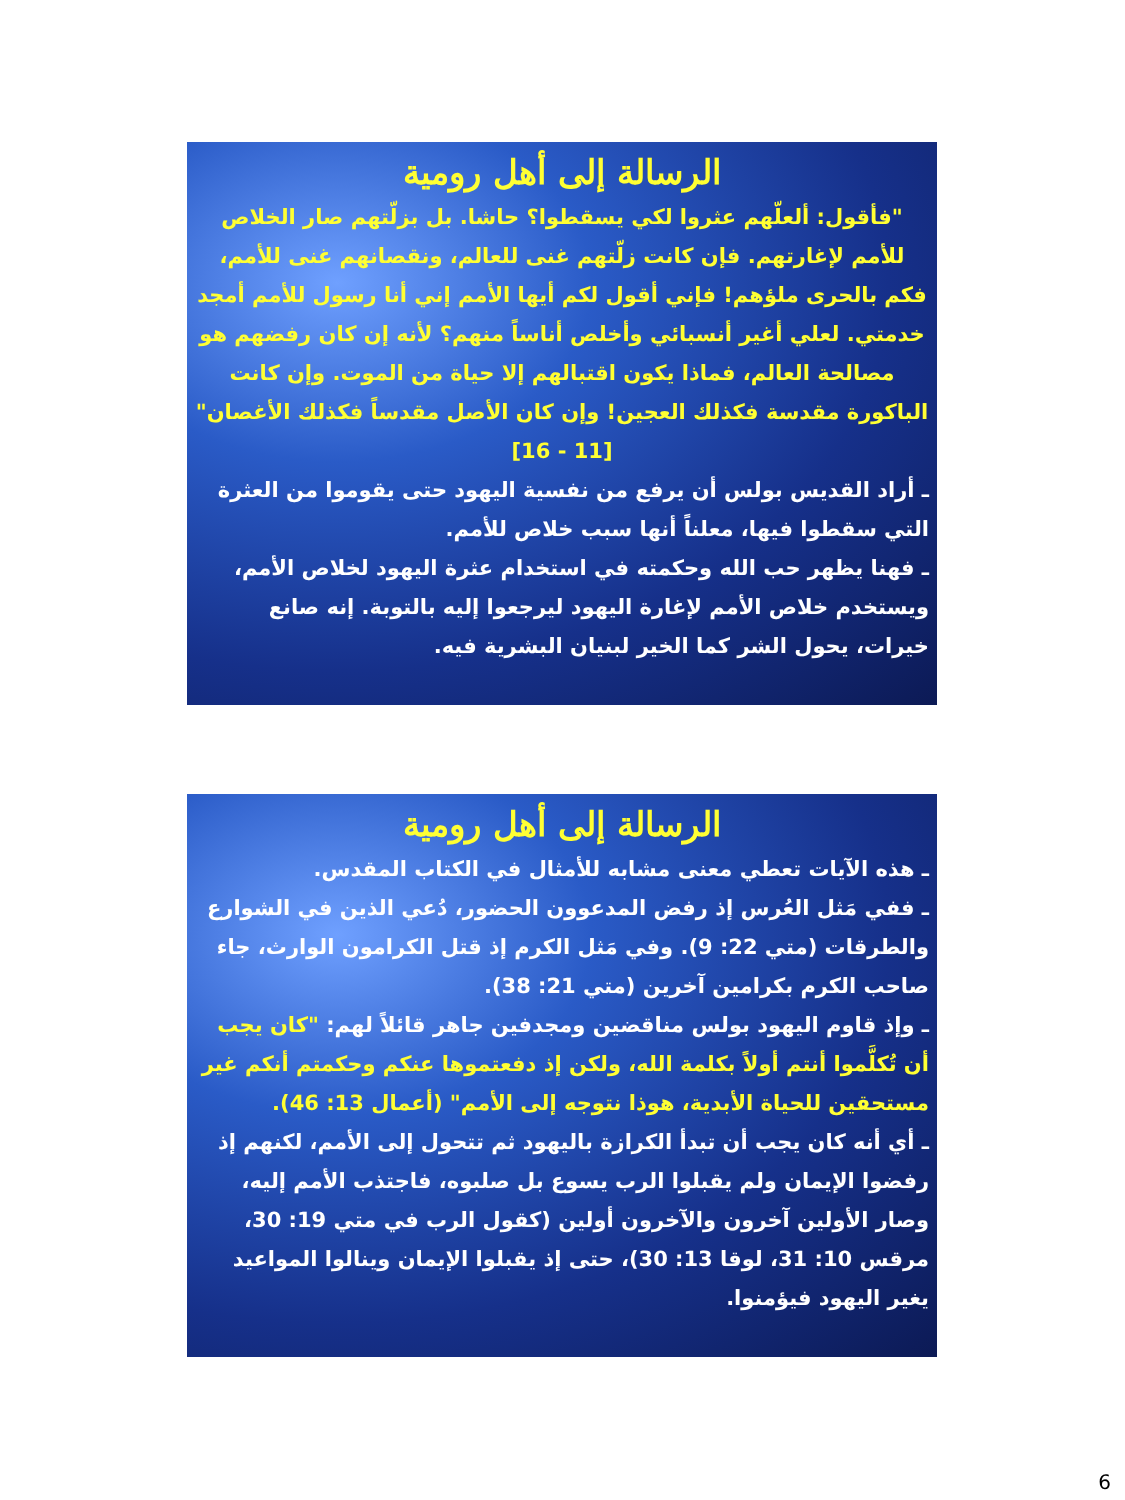الرسالة إلى أهل رومية
"فأقول: ألعلّهم عثروا لكي يسقطوا؟ حاشا. بل بزلّتهم صار الخلاص للأمم لإغارتهم. فإن كانت زلّتهم غنى للعالم، ونقصانهم غنى للأمم، فكم بالحرى ملؤهم! فإني أقول لكم أيها الأمم إني أنا رسول للأمم أمجد خدمتي. لعلي أغير أنسبائي وأخلص أناساً منهم؟ لأنه إن كان رفضهم هو مصالحة العالم، فماذا يكون اقتبالهم إلا حياة من الموت. وإن كانت الباكورة مقدسة فكذلك العجين! وإن كان الأصل مقدساً فكذلك الأغصان" [11 - 16]
ـ أراد القديس بولس أن يرفع من نفسية اليهود حتى يقوموا من العثرة التي سقطوا فيها، معلناً أنها سبب خلاص للأمم.
ـ فهنا يظهر حب الله وحكمته في استخدام عثرة اليهود لخلاص الأمم، ويستخدم خلاص الأمم لإغارة اليهود ليرجعوا إليه بالتوبة. إنه صانع خيرات، يحول الشر كما الخير لبنيان البشرية فيه.
الرسالة إلى أهل رومية
ـ هذه الآيات تعطي معنى مشابه للأمثال في الكتاب المقدس.
ـ ففي مَثل العُرس إذ رفض المدعوون الحضور، دُعي الذين في الشوارع والطرقات (متي 22: 9). وفي مَثل الكرم إذ قتل الكرامون الوارث، جاء صاحب الكرم بكرامين آخرين (متي 21: 38).
ـ وإذ قاوم اليهود بولس مناقضين ومجدفين جاهر قائلاً لهم: "كان يجب أن تُكلَّموا أنتم أولاً بكلمة الله، ولكن إذ دفعتموها عنكم وحكمتم أنكم غير مستحقين للحياة الأبدية، هوذا نتوجه إلى الأمم" (أعمال 13: 46).
ـ أي أنه كان يجب أن تبدأ الكرازة باليهود ثم تتحول إلى الأمم، لكنهم إذ رفضوا الإيمان ولم يقبلوا الرب يسوع بل صلبوه، فاجتذب الأمم إليه، وصار الأولين آخرون والآخرون أولين (كقول الرب في متي 19: 30، مرقس 10: 31، لوقا 13: 30)، حتى إذ يقبلوا الإيمان وينالوا المواعيد يغير اليهود فيؤمنوا.
6